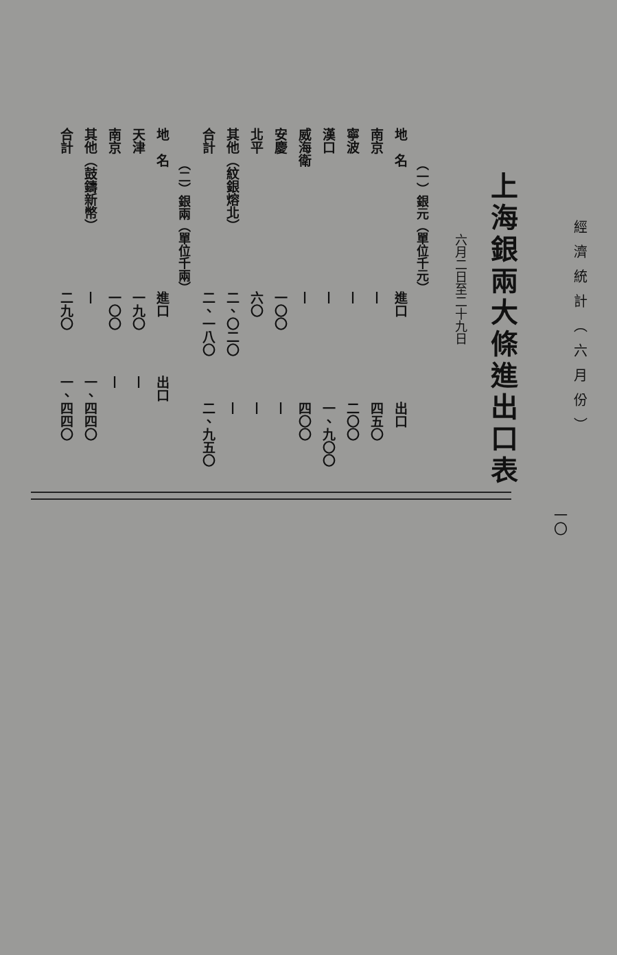經濟統計（六月份）
一〇
上海銀兩大條進出口表
六月二日至二十九日
（一）銀元（單位千元）
| 地 名 | 進口 | 出口 |
| --- | --- | --- |
| 南京 | — | 四五〇 |
| 寧波 | — | 二〇〇 |
| 漢口 | — | 一、九〇〇 |
| 威海衛 | — | 四〇〇 |
| 安慶 | 一〇〇 | — |
| 北平 | 六〇 | — |
| 其他（紋銀熔北） | 二、〇二〇 | — |
| 合計 | 二、一八〇 | 二、九五〇 |
（二）銀兩（單位千兩）
| 地 名 | 進口 | 出口 |
| --- | --- | --- |
| 天津 | 一九〇 | — |
| 南京 | 一〇〇 | — |
| 其他（鼓鑄新幣） | — | 一、四四〇 |
| 合計 | 二九〇 | 一、四四〇 |